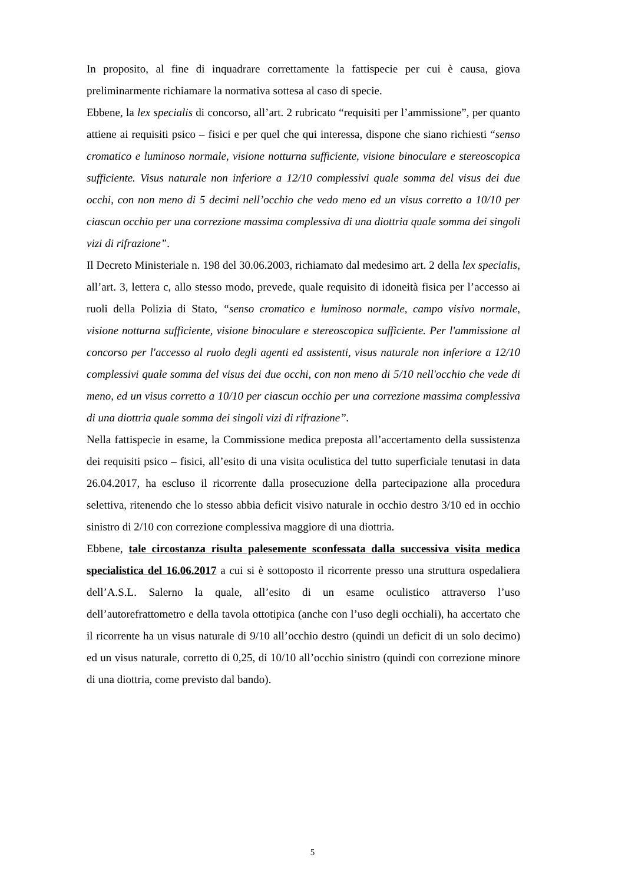In proposito, al fine di inquadrare correttamente la fattispecie per cui è causa, giova preliminarmente richiamare la normativa sottesa al caso di specie.
Ebbene, la lex specialis di concorso, all’art. 2 rubricato “requisiti per l’ammissione”, per quanto attiene ai requisiti psico – fisici e per quel che qui interessa, dispone che siano richiesti “senso cromatico e luminoso normale, visione notturna sufficiente, visione binoculare e stereoscopica sufficiente. Visus naturale non inferiore a 12/10 complessivi quale somma del visus dei due occhi, con non meno di 5 decimi nell’occhio che vedo meno ed un visus corretto a 10/10 per ciascun occhio per una correzione massima complessiva di una diottria quale somma dei singoli vizi di rifrazione”.
Il Decreto Ministeriale n. 198 del 30.06.2003, richiamato dal medesimo art. 2 della lex specialis, all’art. 3, lettera c, allo stesso modo, prevede, quale requisito di idoneità fisica per l’accesso ai ruoli della Polizia di Stato, “senso cromatico e luminoso normale, campo visivo normale, visione notturna sufficiente, visione binoculare e stereoscopica sufficiente. Per l'ammissione al concorso per l'accesso al ruolo degli agenti ed assistenti, visus naturale non inferiore a 12/10 complessivi quale somma del visus dei due occhi, con non meno di 5/10 nell'occhio che vede di meno, ed un visus corretto a 10/10 per ciascun occhio per una correzione massima complessiva di una diottria quale somma dei singoli vizi di rifrazione”.
Nella fattispecie in esame, la Commissione medica preposta all’accertamento della sussistenza dei requisiti psico – fisici, all’esito di una visita oculistica del tutto superficiale tenutasi in data 26.04.2017, ha escluso il ricorrente dalla prosecuzione della partecipazione alla procedura selettiva, ritenendo che lo stesso abbia deficit visivo naturale in occhio destro 3/10 ed in occhio sinistro di 2/10 con correzione complessiva maggiore di una diottria.
Ebbene, tale circostanza risulta palesemente sconfessata dalla successiva visita medica specialistica del 16.06.2017 a cui si è sottoposto il ricorrente presso una struttura ospedaliera dell’A.S.L. Salerno la quale, all’esito di un esame oculistico attraverso l’uso dell’autorefrattometro e della tavola ottotipica (anche con l’uso degli occhiali), ha accertato che il ricorrente ha un visus naturale di 9/10 all’occhio destro (quindi un deficit di un solo decimo) ed un visus naturale, corretto di 0,25, di 10/10 all’occhio sinistro (quindi con correzione minore di una diottria, come previsto dal bando).
5